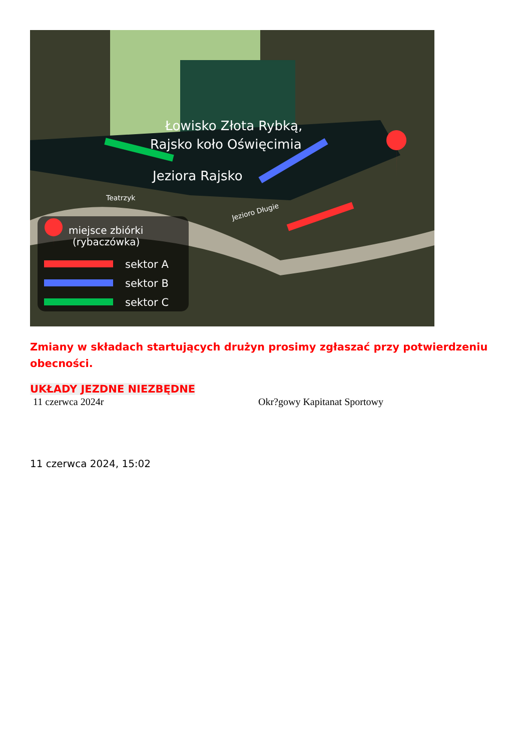Łowisko Złota Rybką,
Rajsko koło Oświęcimia
Jeziora Rajsko
Teatrzyk
Jezioro Długie
miejsce zbiórki
(rybaczówka)
sektor A
sektor B
sektor C
Zmiany w składach startujących drużyn prosimy zgłaszać przy potwierdzeniu obecności.
UKŁADY JEZDNE NIEZBĘDNE
11 czerwca 2024r Okr?gowy Kapitanat Sportowy
11 czerwca 2024, 15:02